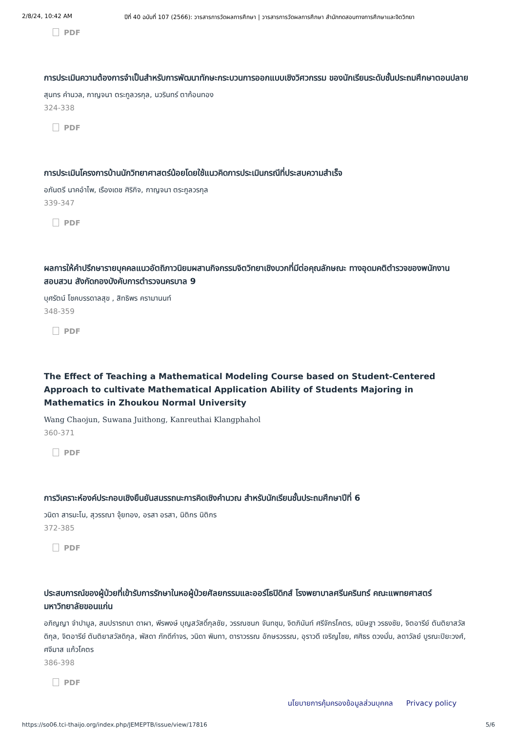2/8/24, 10:42 AM ปีที่ 40 ฉบับที่ 107 (2566): วารสารการวัดผลการศึกษา | วารสารการวัดผลการศึกษา สำนักทดสอบทางการศึกษาและจิตวิทยา
PDF
การประเมินความต้องการจำเป็นสำหรับการพัฒนาทักษะกระบวนการออกแบบเชิงวิศวกรรม ของนักเรียนระดับชั้นประถมศึกษาตอนปลาย
สุนทร คำนวล, กาญจนา ตระกูลวรกุล, นวรินทร์ ตาก้อนทอง
324-338
PDF
การประเมินโครงการบ้านนักวิทยาศาสตร์น้อยโดยใช้แนวคิดการประเมินกรณีที่ประสบความสำเร็จ
อภันตรี นาคอำไพ, เรืองเดช ศิริกิจ, กาญจนา ตระกูลวรกุล
339-347
PDF
ผลการให้คำปรึกษารายบุคคลแนวอัตถิภาวนิยมผสานกิจกรรมจิตวิทยาเชิงบวกที่มีต่อคุณลักษณะ ทางอุดมคติตำรวจของพนักงานสอบสวน สังกัดกองบังคับการตำรวจนครบาล 9
บุศรัตน์ โชคบรรดาลสุข , สิทธิพร ครามานนท์
348-359
PDF
The Effect of Teaching a Mathematical Modeling Course based on Student-Centered Approach to cultivate Mathematical Application Ability of Students Majoring in Mathematics in Zhoukou Normal University
Wang Chaojun, Suwana Juithong, Kanreuthai Klangphahol
360-371
PDF
การวิเคราะห์องค์ประกอบเชิงยืนยันสมรรถนะการคิดเชิงคำนวณ สำหรับนักเรียนชั้นประถมศึกษาปีที่ 6
วนิดา สารมะโน, สุวรรณา จุ้ยทอง, อรสา อรสา, นิติกร นิติกร
372-385
PDF
ประสบการณ์ของผู้ป่วยที่เข้ารับการรักษาในหอผู้ป่วยศัลยกรรมและออร์โธปิดิกส์ โรงพยาบาลศรีนครินทร์ คณะแพทยศาสตร์ มหาวิทยาลัยขอนแก่น
อภิญญา จำปามูล, สมปรารถนา ดาผา, พีรพงษ์ บุญสวัสดิ์กุลชัย, วรรณชนก จันทชุม, จิตภินันท์ ศรีจักรโคตร, ขนิษฐา วรธงชัย, จิตอารีย์ ตันติยาสวัสดิกุล, จิตอารีย์ ตันติยาสวัสดิกุล, พัสดา ภักดีกำจร, วนิดา พิมทา, ดาราวรรณ อักษรวรรณ, อุราวดี เจริญไชย, ศศิธร ดวงมั่น, ลดาวัลย์ บูรณะปิยะวงศ์, ศจีมาส แก้วโคตร
386-398
PDF
นโยบายการคุ้มครองข้อมูลส่วนบุคคล Privacy policy
https://so06.tci-thaijo.org/index.php/JEMEPTB/issue/view/17816 5/6